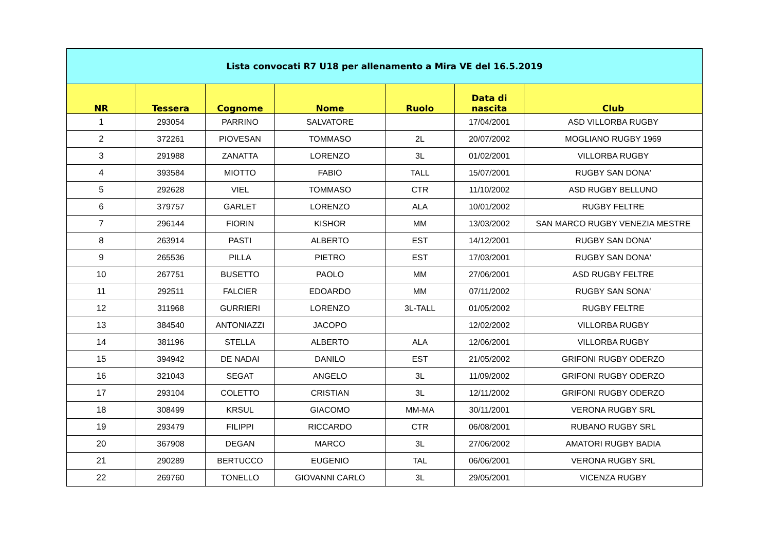| Lista convocati R7 U18 per allenamento a Mira VE del 16.5.2019 | | | | | | |
| NR | Tessera | Cognome | Nome | Ruolo | Data di nascita | Club |
| 1 | 293054 | PARRINO | SALVATORE | | 17/04/2001 | ASD VILLORBA RUGBY |
| 2 | 372261 | PIOVESAN | TOMMASO | 2L | 20/07/2002 | MOGLIANO RUGBY 1969 |
| 3 | 291988 | ZANATTA | LORENZO | 3L | 01/02/2001 | VILLORBA RUGBY |
| 4 | 393584 | MIOTTO | FABIO | TALL | 15/07/2001 | RUGBY SAN DONA' |
| 5 | 292628 | VIEL | TOMMASO | CTR | 11/10/2002 | ASD RUGBY BELLUNO |
| 6 | 379757 | GARLET | LORENZO | ALA | 10/01/2002 | RUGBY FELTRE |
| 7 | 296144 | FIORIN | KISHOR | MM | 13/03/2002 | SAN MARCO RUGBY VENEZIA MESTRE |
| 8 | 263914 | PASTI | ALBERTO | EST | 14/12/2001 | RUGBY SAN DONA' |
| 9 | 265536 | PILLA | PIETRO | EST | 17/03/2001 | RUGBY SAN DONA' |
| 10 | 267751 | BUSETTO | PAOLO | MM | 27/06/2001 | ASD RUGBY FELTRE |
| 11 | 292511 | FALCIER | EDOARDO | MM | 07/11/2002 | RUGBY SAN SONA' |
| 12 | 311968 | GURRIERI | LORENZO | 3L-TALL | 01/05/2002 | RUGBY FELTRE |
| 13 | 384540 | ANTONIAZZI | JACOPO | | 12/02/2002 | VILLORBA RUGBY |
| 14 | 381196 | STELLA | ALBERTO | ALA | 12/06/2001 | VILLORBA RUGBY |
| 15 | 394942 | DE NADAI | DANILO | EST | 21/05/2002 | GRIFONI RUGBY ODERZO |
| 16 | 321043 | SEGAT | ANGELO | 3L | 11/09/2002 | GRIFONI RUGBY ODERZO |
| 17 | 293104 | COLETTO | CRISTIAN | 3L | 12/11/2002 | GRIFONI RUGBY ODERZO |
| 18 | 308499 | KRSUL | GIACOMO | MM-MA | 30/11/2001 | VERONA RUGBY SRL |
| 19 | 293479 | FILIPPI | RICCARDO | CTR | 06/08/2001 | RUBANO RUGBY SRL |
| 20 | 367908 | DEGAN | MARCO | 3L | 27/06/2002 | AMATORI RUGBY BADIA |
| 21 | 290289 | BERTUCCO | EUGENIO | TAL | 06/06/2001 | VERONA RUGBY SRL |
| 22 | 269760 | TONELLO | GIOVANNI CARLO | 3L | 29/05/2001 | VICENZA RUGBY |